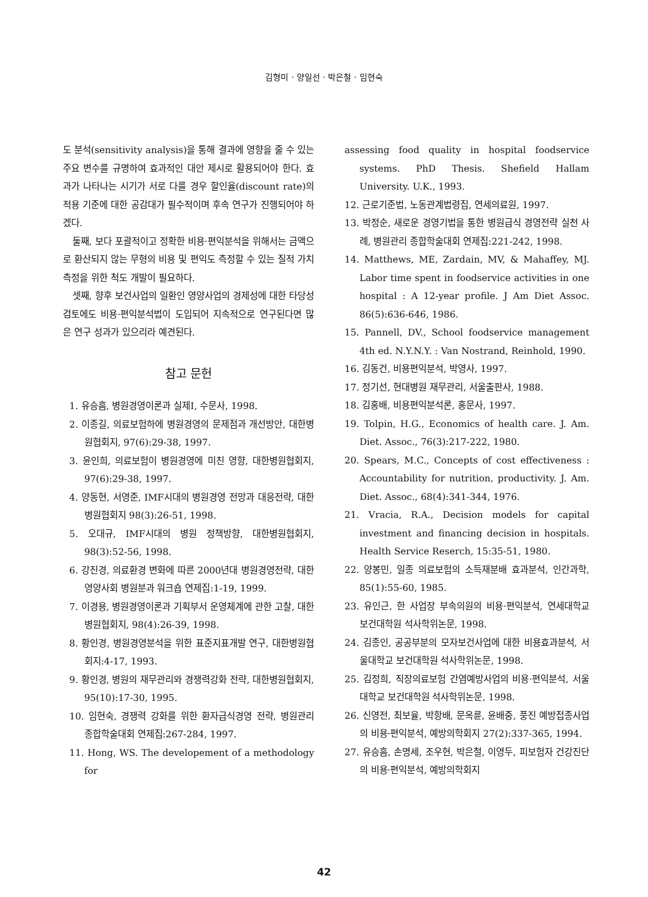김형미 · 양일선 · 박은철 · 임현숙
도 분석(sensitivity analysis)을 통해 결과에 영향을 줄 수 있는 주요 변수를 규명하여 효과적인 대안 제시로 활용되어야 한다. 효과가 나타나는 시기가 서로 다를 경우 할인율(discount rate)의 적용 기준에 대한 공감대가 필수적이며 후속 연구가 진행되어야 하겠다.
둘째, 보다 포괄적이고 정확한 비용·편익분석을 위해서는 금액으로 환산되지 않는 무형의 비용 및 편익도 측정할 수 있는 질적 가치 측정을 위한 척도 개발이 필요하다.
셋째, 향후 보건사업의 일환인 영양사업의 경제성에 대한 타당성 검토에도 비용·편익분석법이 도입되어 지속적으로 연구된다면 많은 연구 성과가 있으리라 예견된다.
참고 문헌
1. 유승흠, 병원경영이론과 실제Ⅰ, 수문사, 1998.
2. 이종길, 의료보험하에 병원경영의 문제점과 개선방안, 대한병원협회지, 97(6):29-38, 1997.
3. 윤인희, 의료보험이 병원경영에 미친 영향, 대한병원협회지, 97(6):29-38, 1997.
4. 양동현, 서영준, IMF시대의 병원경영 전망과 대응전략, 대한병원협회지 98(3):26-51, 1998.
5. 오대규, IMF시대의 병원 정책방향, 대한병원협회지, 98(3):52-56, 1998.
6. 강진경, 의료환경 변화에 따른 2000년대 병원경영전략, 대한영양사회 병원분과 워크숍 연제집:1-19, 1999.
7. 이경용, 병원경영이론과 기획부서 운영체계에 관한 고찰, 대한병원협회지, 98(4):26-39, 1998.
8. 황인경, 병원경영분석을 위한 표준지표개발 연구, 대한병원협회지:4-17, 1993.
9. 황인경, 병원의 재무관리와 경쟁력강화 전략, 대한병원협회지, 95(10):17-30, 1995.
10. 임현숙, 경쟁력 강화를 위한 환자급식경영 전략, 병원관리 종합학술대회 연제집:267-284, 1997.
11. Hong, WS. The developement of a methodology for
assessing food quality in hospital foodservice systems. PhD Thesis. Shefield Hallam University. U.K., 1993.
12. 근로기준법, 노동관계법령집, 연세의료원, 1997.
13. 박정순, 새로운 경영기법을 통한 병원급식 경영전략 실천 사례, 병원관리 종합학술대회 연제집:221-242, 1998.
14. Matthews, ME, Zardain, MV, & Mahaffey, MJ. Labor time spent in foodservice activities in one hospital : A 12-year profile. J Am Diet Assoc. 86(5):636-646, 1986.
15. Pannell, DV., School foodservice management 4th ed. N.Y.N.Y. : Van Nostrand, Reinhold, 1990.
16. 김동건, 비용편익분석, 박영사, 1997.
17. 정기선, 현대병원 재무관리, 서울출판사, 1988.
18. 김홍배, 비용편익분석론, 홍문사, 1997.
19. Tolpin, H.G., Economics of health care. J. Am. Diet. Assoc., 76(3):217-222, 1980.
20. Spears, M.C., Concepts of cost effectiveness : Accountability for nutrition, productivity. J. Am. Diet. Assoc., 68(4):341-344, 1976.
21. Vracia, R.A., Decision models for capital investment and financing decision in hospitals. Health Service Reserch, 15:35-51, 1980.
22. 양봉민, 일종 의료보험의 소득재분배 효과분석, 인간과학, 85(1):55-60, 1985.
23. 유인근, 한 사업장 부속의원의 비용·편익분석, 연세대학교 보건대학원 석사학위논문, 1998.
24. 김종인, 공공부분의 모자보건사업에 대한 비용효과분석, 서울대학교 보건대학원 석사학위논문, 1998.
25. 김정희, 직장의료보험 간염예방사업의 비용·편익분석, 서울대학교 보건대학원 석사학위논문, 1998.
26. 신영전, 최보율, 박항배, 문옥륜, 윤배중, 풍진 예방접종사업의 비용·편익분석, 예방의학회지 27(2):337-365, 1994.
27. 유승흠, 손명세, 조우현, 박은철, 이영두, 피보험자 건강진단의 비용·편익분석, 예방의학회지
42